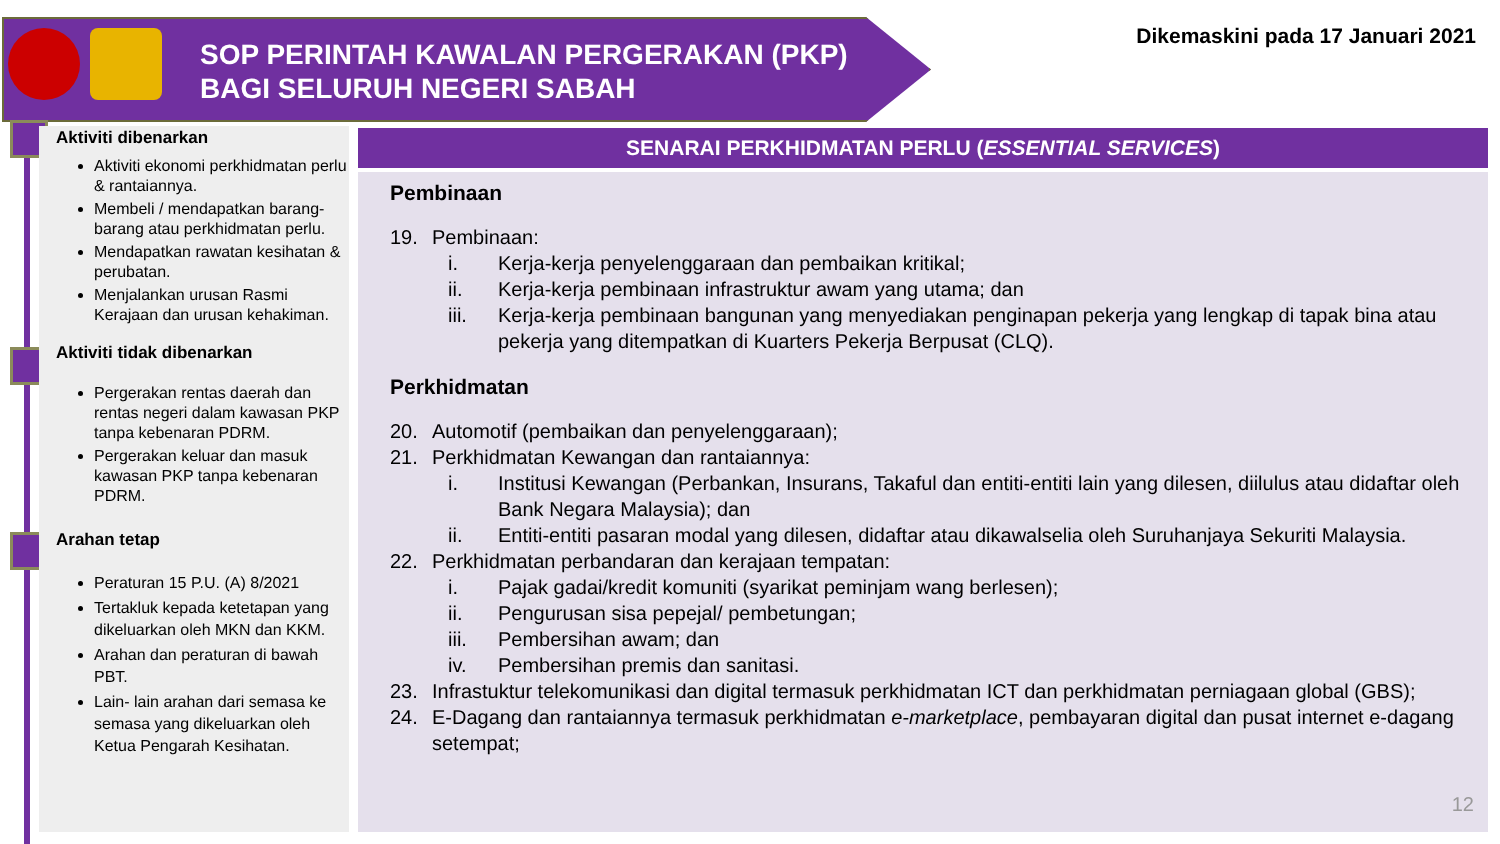SOP PERINTAH KAWALAN PERGERAKAN (PKP)
BAGI SELURUH NEGERI SABAH
Dikemaskini pada 17 Januari 2021
Aktiviti dibenarkan
Aktiviti ekonomi perkhidmatan perlu & rantaiannya.
Membeli / mendapatkan barang-barang atau perkhidmatan perlu.
Mendapatkan rawatan kesihatan & perubatan.
Menjalankan urusan Rasmi Kerajaan dan urusan kehakiman.
Aktiviti tidak dibenarkan
Pergerakan rentas daerah dan rentas negeri dalam kawasan PKP tanpa kebenaran PDRM.
Pergerakan keluar dan masuk kawasan PKP tanpa kebenaran PDRM.
Arahan tetap
Peraturan 15 P.U. (A) 8/2021
Tertakluk kepada ketetapan yang dikeluarkan oleh MKN dan KKM.
Arahan dan peraturan di bawah PBT.
Lain- lain arahan dari semasa ke semasa yang dikeluarkan oleh Ketua Pengarah Kesihatan.
SENARAI PERKHIDMATAN PERLU (ESSENTIAL SERVICES)
Pembinaan
19. Pembinaan:
i. Kerja-kerja penyelenggaraan dan pembaikan kritikal;
ii. Kerja-kerja pembinaan infrastruktur awam yang utama; dan
iii. Kerja-kerja pembinaan bangunan yang menyediakan penginapan pekerja yang lengkap di tapak bina atau pekerja yang ditempatkan di Kuarters Pekerja Berpusat (CLQ).
Perkhidmatan
20. Automotif (pembaikan dan penyelenggaraan);
21. Perkhidmatan Kewangan dan rantaiannya:
i. Institusi Kewangan (Perbankan, Insurans, Takaful dan entiti-entiti lain yang dilesen, diilulus atau didaftar oleh Bank Negara Malaysia); dan
ii. Entiti-entiti pasaran modal yang dilesen, didaftar atau dikawalselia oleh Suruhanjaya Sekuriti Malaysia.
22. Perkhidmatan perbandaran dan kerajaan tempatan:
i. Pajak gadai/kredit komuniti (syarikat peminjam wang berlesen);
ii. Pengurusan sisa pepejal/ pembetungan;
iii. Pembersihan awam; dan
iv. Pembersihan premis dan sanitasi.
23. Infrastuktur telekomunikasi dan digital termasuk perkhidmatan ICT dan perkhidmatan perniagaan global (GBS);
24. E-Dagang dan rantaiannya termasuk perkhidmatan e-marketplace, pembayaran digital dan pusat internet e-dagang setempat;
12